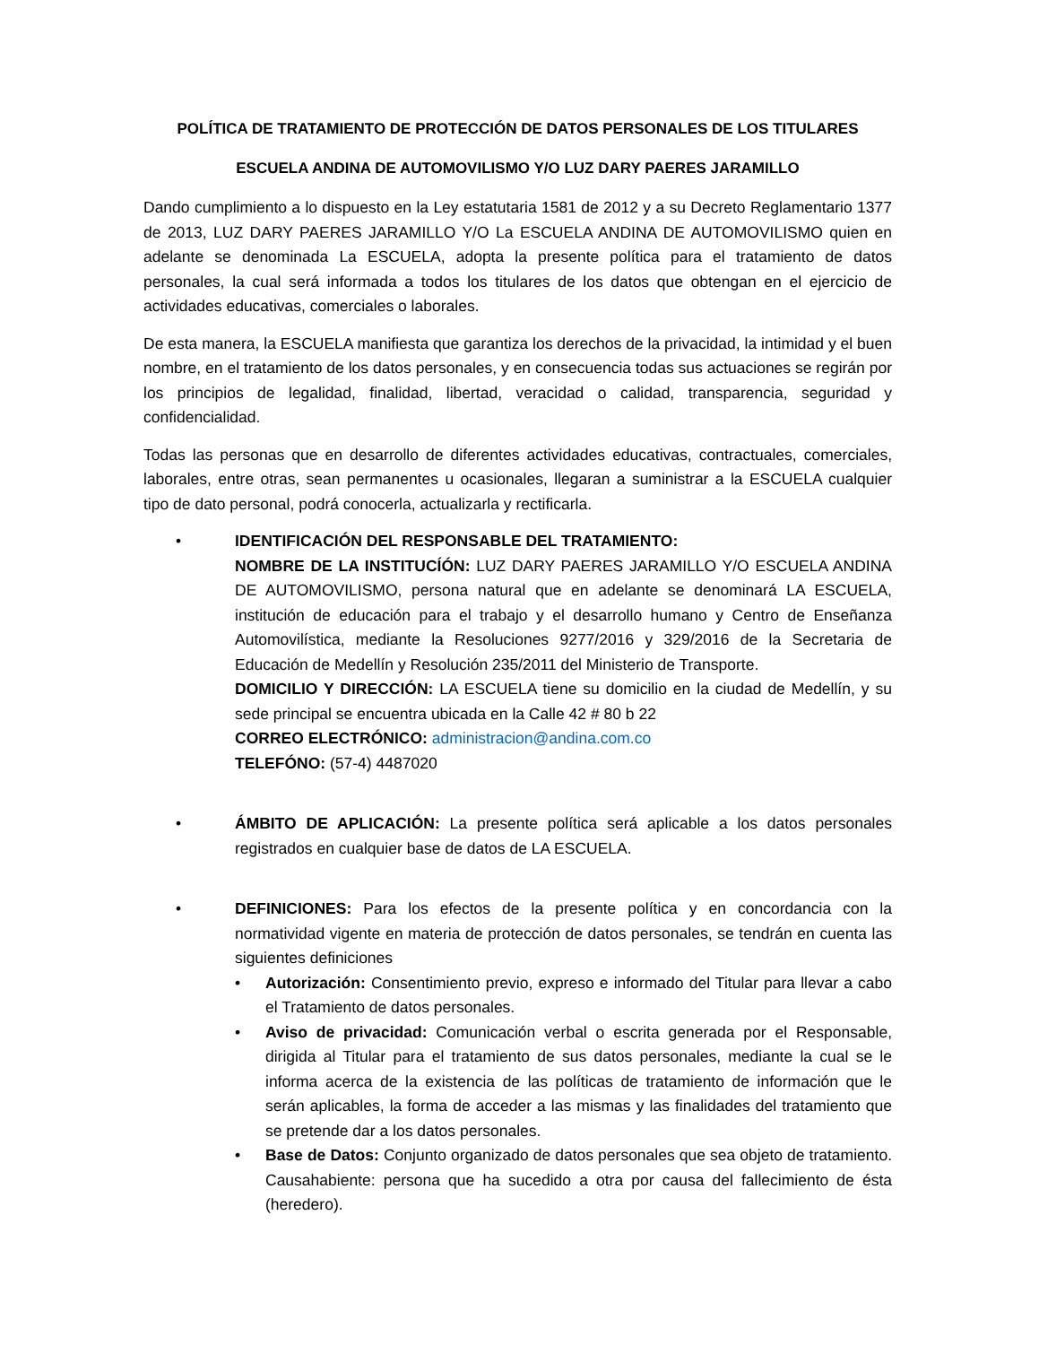POLÍTICA DE TRATAMIENTO DE PROTECCIÓN DE DATOS PERSONALES DE LOS TITULARES
ESCUELA ANDINA DE AUTOMOVILISMO Y/O LUZ DARY PAERES JARAMILLO
Dando cumplimiento a lo dispuesto en la Ley estatutaria 1581 de 2012 y a su Decreto Reglamentario 1377 de 2013, LUZ DARY PAERES JARAMILLO Y/O La ESCUELA ANDINA DE AUTOMOVILISMO quien en adelante se denominada La ESCUELA, adopta la presente política para el tratamiento de datos personales, la cual será informada a todos los titulares de los datos que obtengan en el ejercicio de actividades educativas, comerciales o laborales.
De esta manera, la ESCUELA manifiesta que garantiza los derechos de la privacidad, la intimidad y el buen nombre, en el tratamiento de los datos personales, y en consecuencia todas sus actuaciones se regirán por los principios de legalidad, finalidad, libertad, veracidad o calidad, transparencia, seguridad y confidencialidad.
Todas las personas que en desarrollo de diferentes actividades educativas, contractuales, comerciales, laborales, entre otras, sean permanentes u ocasionales, llegaran a suministrar a la ESCUELA cualquier tipo de dato personal, podrá conocerla, actualizarla y rectificarla.
• IDENTIFICACIÓN DEL RESPONSABLE DEL TRATAMIENTO:
NOMBRE DE LA INSTITUCÍÓN: LUZ DARY PAERES JARAMILLO Y/O ESCUELA ANDINA DE AUTOMOVILISMO, persona natural que en adelante se denominará LA ESCUELA, institución de educación para el trabajo y el desarrollo humano y Centro de Enseñanza Automovilística, mediante la Resoluciones 9277/2016 y 329/2016 de la Secretaria de Educación de Medellín y Resolución 235/2011 del Ministerio de Transporte.
DOMICILIO Y DIRECCIÓN: LA ESCUELA tiene su domicilio en la ciudad de Medellín, y su sede principal se encuentra ubicada en la Calle 42 # 80 b 22
CORREO ELECTRÓNICO: administracion@andina.com.co
TELEFÓNO: (57-4) 4487020
• ÁMBITO DE APLICACIÓN: La presente política será aplicable a los datos personales registrados en cualquier base de datos de LA ESCUELA.
• DEFINICIONES: Para los efectos de la presente política y en concordancia con la normatividad vigente en materia de protección de datos personales, se tendrán en cuenta las siguientes definiciones
• Autorización: Consentimiento previo, expreso e informado del Titular para llevar a cabo el Tratamiento de datos personales.
• Aviso de privacidad: Comunicación verbal o escrita generada por el Responsable, dirigida al Titular para el tratamiento de sus datos personales, mediante la cual se le informa acerca de la existencia de las políticas de tratamiento de información que le serán aplicables, la forma de acceder a las mismas y las finalidades del tratamiento que se pretende dar a los datos personales.
• Base de Datos: Conjunto organizado de datos personales que sea objeto de tratamiento. Causahabiente: persona que ha sucedido a otra por causa del fallecimiento de ésta (heredero).